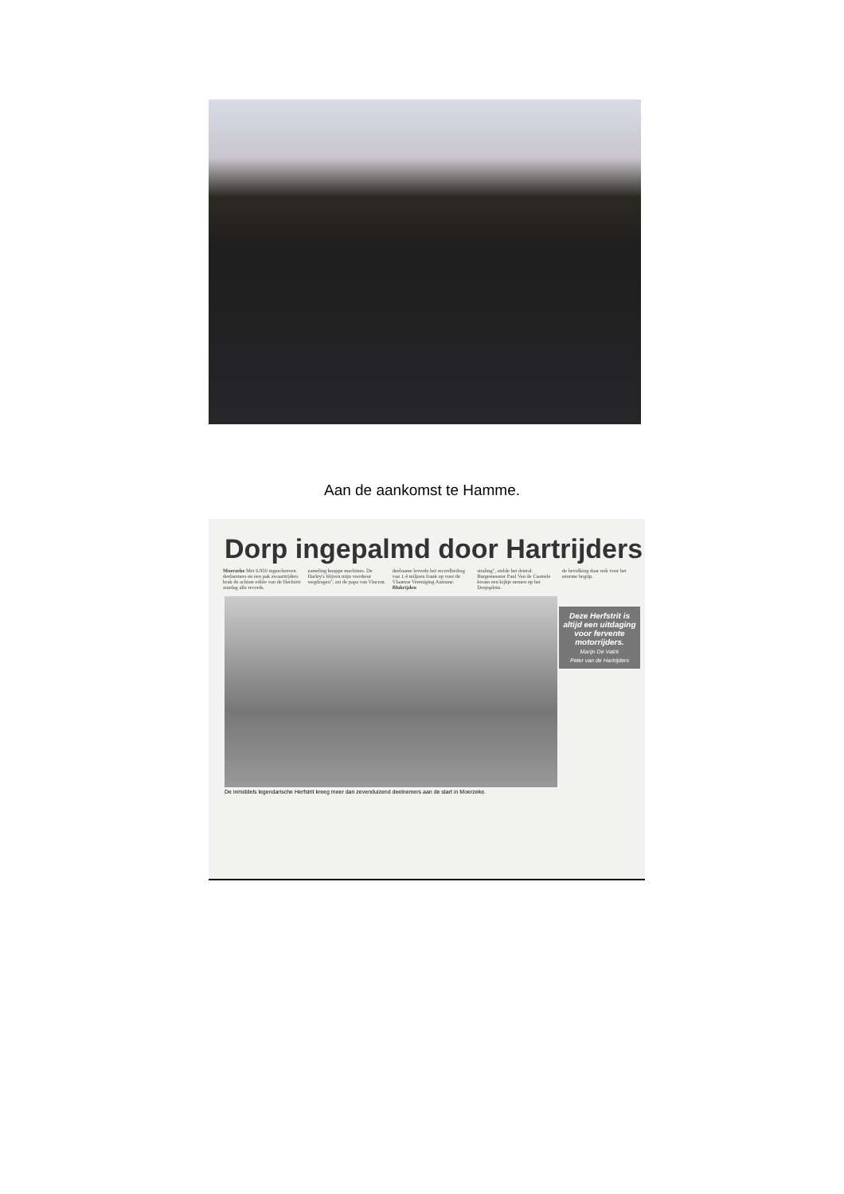Aan de aankomst te Hamme.
Dorp ingepalmd door Hartrijders
Moerzeke Met 6.950 ingeschreven deelnemers en een pak zwaartrijders brak de achtste editie van de Herfstrit zondag alle records.
zameling knappe machines. De Harley's blijven mijn voorkeur wegdragen", zei de papa van Vincent.
deelname leverde het recordbedrag van 1,4 miljoen frank op voor de Vlaamse Vereniging Autisme. Blokrijden
straling", stelde het drietal. Burgemeester Paul Van de Casteele kwam een kijkje nemen op het Dorpsplein.
de bevolking daar ook voor het enorme begrip.
Deze Herfstrit is altijd een uitdaging voor fervente motorrijders.
Marijn De Valck
Peter van de Hartrijders
De inmiddels legendarische Herfstrit kreeg meer dan zevenduizend deelnemers aan de start in Moerzeke.